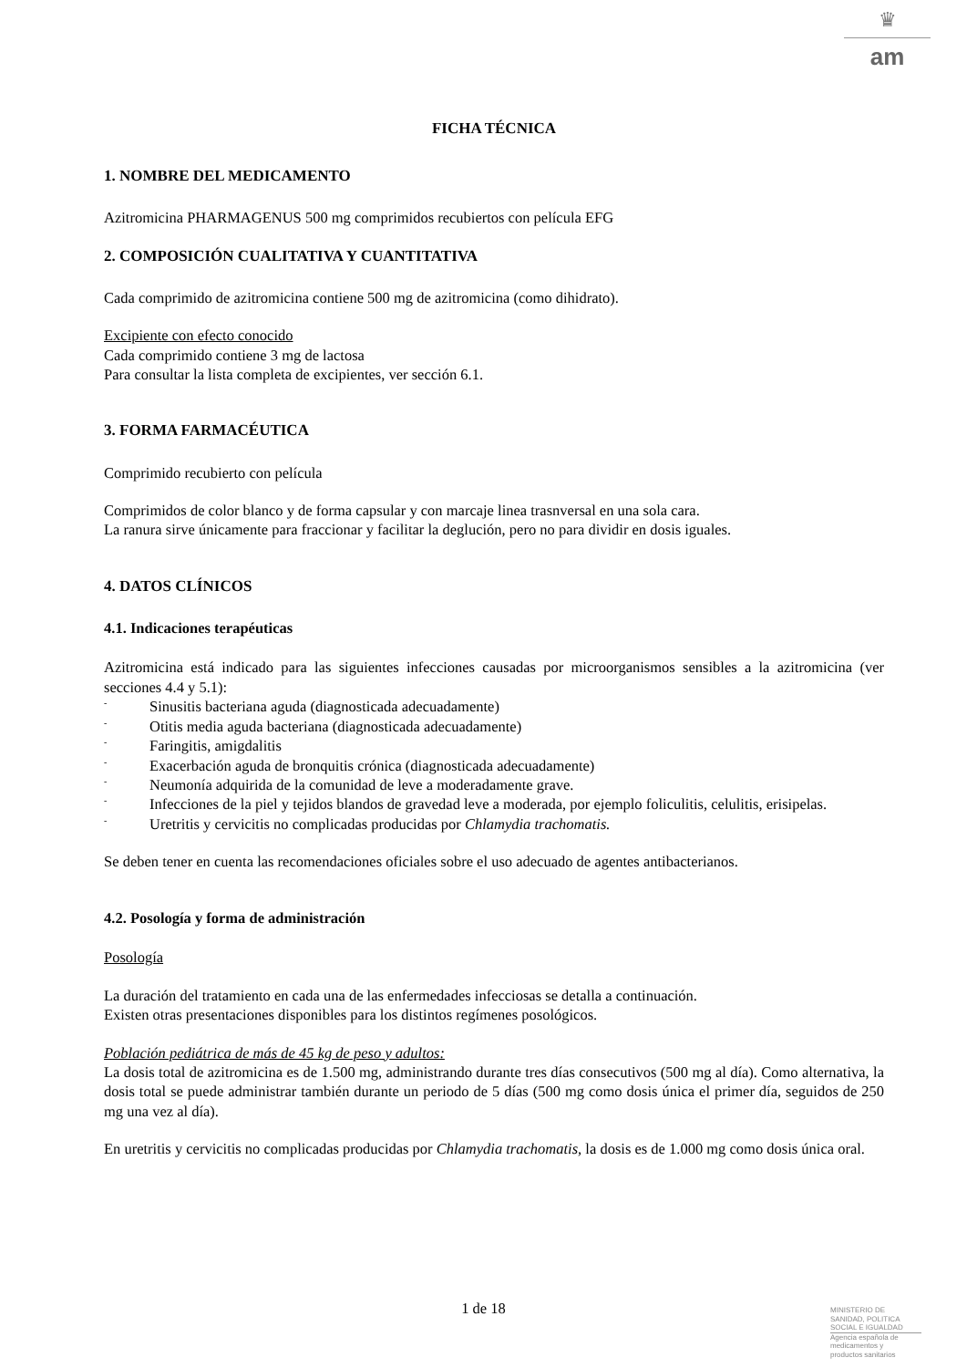♛
am
FICHA TÉCNICA
1. NOMBRE DEL MEDICAMENTO
Azitromicina PHARMAGENUS 500 mg comprimidos recubiertos con película EFG
2. COMPOSICIÓN CUALITATIVA Y CUANTITATIVA
Cada comprimido de azitromicina contiene 500 mg de azitromicina (como dihidrato).
Excipiente con efecto conocido
Cada comprimido contiene 3 mg de lactosa
Para consultar la lista completa de excipientes, ver sección 6.1.
3. FORMA FARMACÉUTICA
Comprimido recubierto con película
Comprimidos de color blanco y de forma capsular y con marcaje linea trasnversal en una sola cara.
La ranura sirve únicamente para fraccionar y facilitar la deglución, pero no para dividir en dosis iguales.
4. DATOS CLÍNICOS
4.1. Indicaciones terapéuticas
Azitromicina está indicado para las siguientes infecciones causadas por microorganismos sensibles a la azitromicina (ver secciones 4.4 y 5.1):
- Sinusitis bacteriana aguda (diagnosticada adecuadamente)
- Otitis media aguda bacteriana (diagnosticada adecuadamente)
- Faringitis, amigdalitis
- Exacerbación aguda de bronquitis crónica (diagnosticada adecuadamente)
- Neumonía adquirida de la comunidad de leve a moderadamente grave.
- Infecciones de la piel y tejidos blandos de gravedad leve a moderada, por ejemplo foliculitis, celulitis, erisipelas.
- Uretritis y cervicitis no complicadas producidas por Chlamydia trachomatis.
Se deben tener en cuenta las recomendaciones oficiales sobre el uso adecuado de agentes antibacterianos.
4.2. Posología y forma de administración
Posología
La duración del tratamiento en cada una de las enfermedades infecciosas se detalla a continuación.
Existen otras presentaciones disponibles para los distintos regímenes posológicos.
Población pediátrica de más de 45 kg de peso y adultos:
La dosis total de azitromicina es de 1.500 mg, administrando durante tres días consecutivos (500 mg al día). Como alternativa, la dosis total se puede administrar también durante un periodo de 5 días (500 mg como dosis única el primer día, seguidos de 250 mg una vez al día).
En uretritis y cervicitis no complicadas producidas por Chlamydia trachomatis, la dosis es de 1.000 mg como dosis única oral.
1 de 18
MINISTERIO DE
SANIDAD, POLITICA
SOCIAL E IGUALDAD
Agencia española de
medicamentos y
productos sanitarios